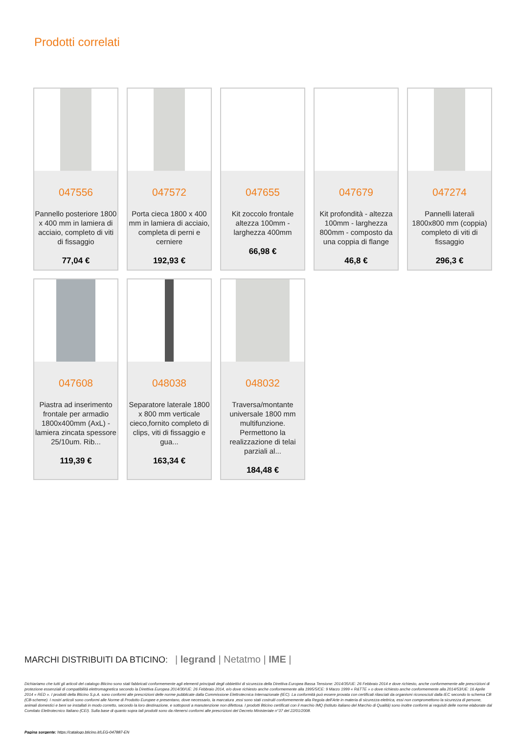Prodotti correlati
047556
Pannello posteriore 1800 x 400 mm in lamiera di acciaio, completo di viti di fissaggio
77,04 €
047572
Porta cieca 1800 x 400 mm in lamiera di acciaio, completa di perni e cerniere
192,93 €
047655
Kit zoccolo frontale altezza 100mm - larghezza 400mm
66,98 €
047679
Kit profondità - altezza 100mm - larghezza 800mm - composto da una coppia di flange
46,8 €
047274
Pannelli laterali 1800x800 mm (coppia) completo di viti di fissaggio
296,3 €
047608
Piastra ad inserimento frontale per armadio 1800x400mm (AxL) - lamiera zincata spessore 25/10um. Rib...
119,39 €
048038
Separatore laterale 1800 x 800 mm verticale cieco,fornito completo di clips, viti di fissaggio e gua...
163,34 €
048032
Traversa/montante universale 1800 mm multifunzione. Permettono la realizzazione di telai parziali al...
184,48 €
MARCHI DISTRIBUITI DA BTICINO: | legrand | Netatmo | IME |
Dichiariamo che tutti gli articoli del catalogo Bticino sono stati fabbricati conformemente agli elementi principali degli obbiettivi di sicurezza della Direttiva Europea Bassa Tensione: 2014/35/UE: 26 Febbraio 2014 e dove richiesto, anche conformemente alle prescrizioni di protezione essenziali di compatibilità elettromagnetica secondo la Direttiva Europea 2014/30/UE: 26 Febbraio 2014, e/o dove richiesto anche conformemente alla 1995/5/CE: 9 Marzo 1999 « R&TTE » o dove richiesto anche conformemente alla 2014/53/UE: 16 Aprile 2014 « RED ». I prodotti della Bticino S.p.A. sono conformi alle prescrizioni delle norme pubblicate dalla Commissione Elettrotecnica Internazionale (IEC). La conformità può essere provata con certificati rilasciati da organismi riconosciuti dalla IEC secondo lo schema CB (CB-scheme). I nostri articoli sono conformi alle Norme di Prodotto Europee e presentano, dove necessario, la marcatura ,essi sono stati costruiti conformemente alla Regola dell'Arte in materia di sicurezza elettrica, essi non compromettono la sicurezza di persone, animali domestici e beni se installati in modo corretto, secondo la loro destinazione, e sottoposti a manutenzione non difettosa. I prodotti Bticino certificati con il marchio IMQ (Istituto italiano del Marchio di Qualità) sono inoltre conformi ai requisiti delle norme elaborate dal Comitato Elettrotecnico Italiano (CEI). Sulla base di quanto sopra tali prodotti sono da ritenersi conformi alle prescrizioni del Decreto Ministeriale n°37 del 22/01/2008.
Pagina sorgente: https://catalogo.bticino.it/LEG-047887-EN